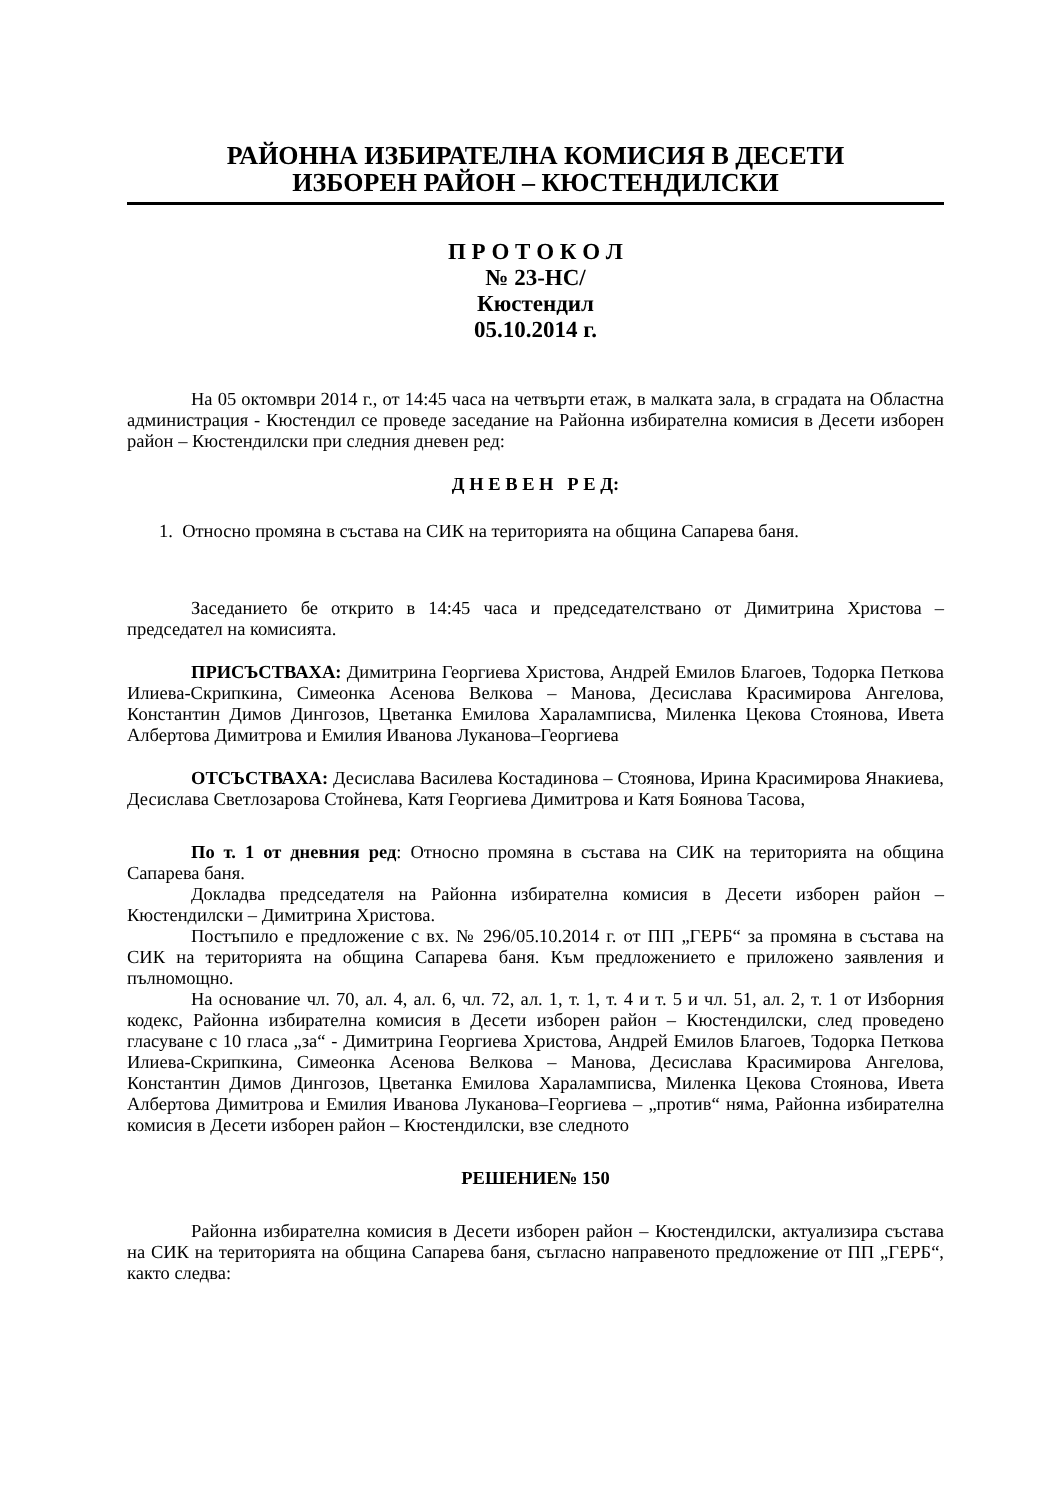РАЙОННА ИЗБИРАТЕЛНА КОМИСИЯ В ДЕСЕТИ
ИЗБОРЕН РАЙОН – КЮСТЕНДИЛСКИ
П Р О Т О К О Л
№ 23-НС/
Кюстендил
05.10.2014 г.
На 05 октомври 2014 г., от 14:45 часа на четвърти етаж, в малката зала, в сградата на Областна администрация - Кюстендил се проведе заседание на Районна избирателна комисия в Десети изборен район – Кюстендилски при следния дневен ред:
Д Н Е В Е Н Р Е Д:
1. Относно промяна в състава на СИК на територията на община Сапарева баня.
Заседанието бе открито в 14:45 часа и председателствано от Димитрина Христова – председател на комисията.
ПРИСЪСТВАХА: Димитрина Георгиева Христова, Андрей Емилов Благоев, Тодорка Петкова Илиева-Скрипкина, Симеонка Асенова Велкова – Манова, Десислава Красимирова Ангелова, Константин Димов Дингозов, Цветанка Емилова Хараламписва, Миленка Цекова Стоянова, Ивета Албертова Димитрова и Емилия Иванова Луканова–Георгиева
ОТСЪСТВАХА: Десислава Василева Костадинова – Стоянова, Ирина Красимирова Янакиева, Десислава Светлозарова Стойнева, Катя Георгиева Димитрова и Катя Боянова Тасова,
По т. 1 от дневния ред: Относно промяна в състава на СИК на територията на община Сапарева баня.
Докладва председателя на Районна избирателна комисия в Десети изборен район – Кюстендилски – Димитрина Христова.
Постъпило е предложение с вх. № 296/05.10.2014 г. от ПП „ГЕРБ“ за промяна в състава на СИК на територията на община Сапарева баня. Към предложението е приложено заявления и пълномощно.
На основание чл. 70, ал. 4, ал. 6, чл. 72, ал. 1, т. 1, т. 4 и т. 5 и чл. 51, ал. 2, т. 1 от Изборния кодекс, Районна избирателна комисия в Десети изборен район – Кюстендилски, след проведено гласуване с 10 гласа „за“ - Димитрина Георгиева Христова, Андрей Емилов Благоев, Тодорка Петкова Илиева-Скрипкина, Симеонка Асенова Велкова – Манова, Десислава Красимирова Ангелова, Константин Димов Дингозов, Цветанка Емилова Хараламписва, Миленка Цекова Стоянова, Ивета Албертова Димитрова и Емилия Иванова Луканова–Георгиева – „против“ няма, Районна избирателна комисия в Десети изборен район – Кюстендилски, взе следното
РЕШЕНИЕ№ 150
Районна избирателна комисия в Десети изборен район – Кюстендилски, актуализира състава на СИК на територията на община Сапарева баня, съгласно направеното предложение от ПП „ГЕРБ“, както следва: